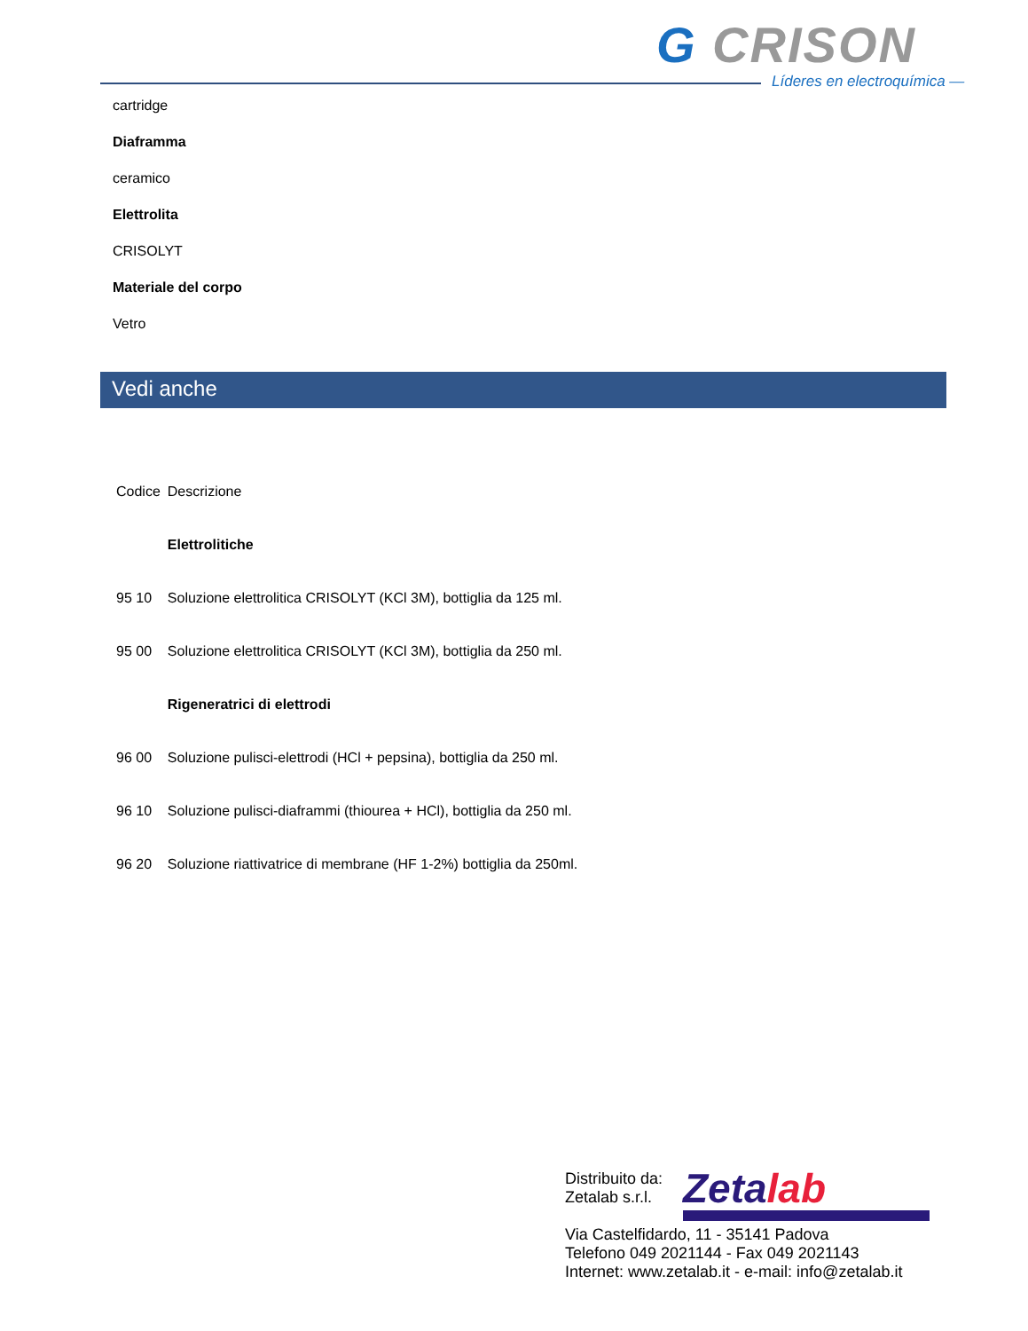G CRISON
Líderes en electroquímica —
cartridge
Diaframma
ceramico
Elettrolita
CRISOLYT
Materiale del corpo
Vetro
Vedi anche
| Codice | Descrizione |
| --- | --- |
| | Elettrolitiche |
| 95 10 | Soluzione elettrolitica CRISOLYT (KCl 3M), bottiglia da 125 ml. |
| 95 00 | Soluzione elettrolitica CRISOLYT (KCl 3M), bottiglia da 250 ml. |
| | Rigeneratrici di elettrodi |
| 96 00 | Soluzione pulisci-elettrodi (HCl + pepsina), bottiglia da 250 ml. |
| 96 10 | Soluzione pulisci-diaframmi (thiourea + HCl), bottiglia da 250 ml. |
| 96 20 | Soluzione riattivatrice di membrane (HF 1-2%) bottiglia da 250ml. |
Zetalab
Distribuito da:
Zetalab s.r.l.
Via Castelfidardo, 11 - 35141 Padova
Telefono 049 2021144 - Fax 049 2021143
Internet: www.zetalab.it - e-mail: info@zetalab.it